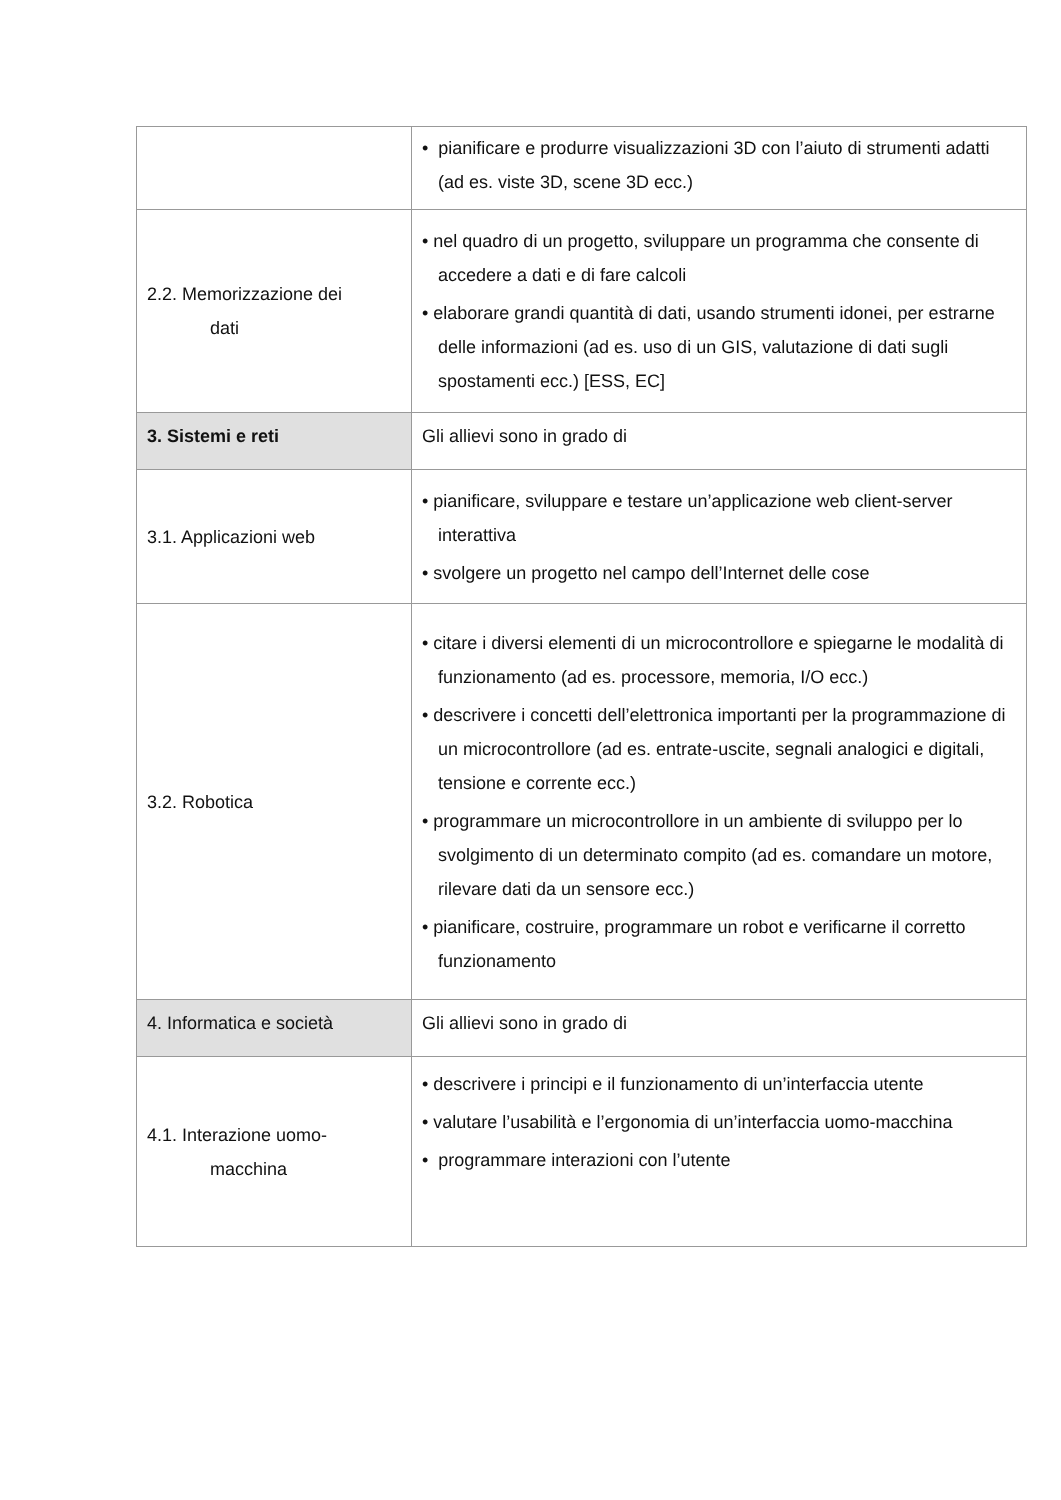| | • pianificare e produrre visualizzazioni 3D con l’aiuto di strumenti adatti (ad es. viste 3D, scene 3D ecc.) |
| 2.2. Memorizzazione dei dati | • nel quadro di un progetto, sviluppare un programma che consente di accedere a dati e di fare calcoli • elaborare grandi quantità di dati, usando strumenti idonei, per estrarne delle informazioni (ad es. uso di un GIS, valutazione di dati sugli spostamenti ecc.) [ESS, EC] |
| 3. Sistemi e reti | Gli allievi sono in grado di |
| 3.1. Applicazioni web | • pianificare, sviluppare e testare un’applicazione web client-server interattiva • svolgere un progetto nel campo dell’Internet delle cose |
| 3.2. Robotica | • citare i diversi elementi di un microcontrollore e spiegarne le modalità di funzionamento (ad es. processore, memoria, I/O ecc.) • descrivere i concetti dell’elettronica importanti per la programmazione di un microcontrollore (ad es. entrate-uscite, segnali analogici e digitali, tensione e corrente ecc.) • programmare un microcontrollore in un ambiente di sviluppo per lo svolgimento di un determinato compito (ad es. comandare un motore, rilevare dati da un sensore ecc.) • pianificare, costruire, programmare un robot e verificarne il corretto funzionamento |
| 4. Informatica e società | Gli allievi sono in grado di |
| 4.1. Interazione uomo- macchina | • descrivere i principi e il funzionamento di un’interfaccia utente • valutare l’usabilità e l’ergonomia di un’interfaccia uomo-macchina • programmare interazioni con l’utente |